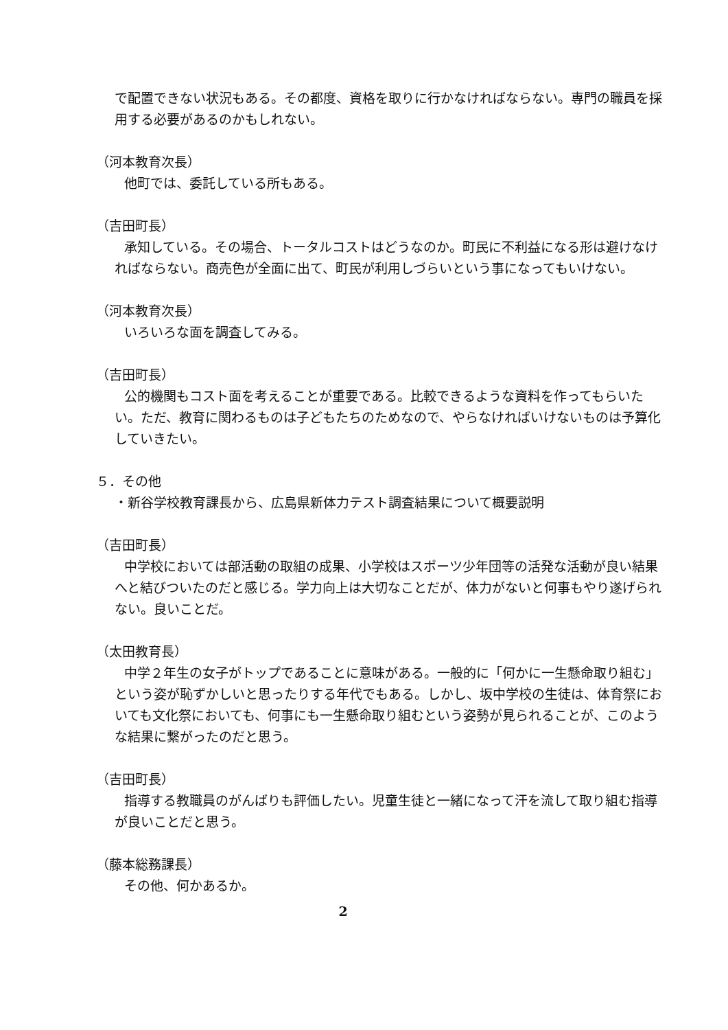で配置できない状況もある。その都度、資格を取りに行かなければならない。専門の職員を採用する必要があるのかもしれない。
（河本教育次長）
他町では、委託している所もある。
（吉田町長）
承知している。その場合、トータルコストはどうなのか。町民に不利益になる形は避けなければならない。商売色が全面に出て、町民が利用しづらいという事になってもいけない。
（河本教育次長）
いろいろな面を調査してみる。
（吉田町長）
公的機関もコスト面を考えることが重要である。比較できるような資料を作ってもらいたい。ただ、教育に関わるものは子どもたちのためなので、やらなければいけないものは予算化していきたい。
５．その他
・新谷学校教育課長から、広島県新体力テスト調査結果について概要説明
（吉田町長）
中学校においては部活動の取組の成果、小学校はスポーツ少年団等の活発な活動が良い結果へと結びついたのだと感じる。学力向上は大切なことだが、体力がないと何事もやり遂げられない。良いことだ。
（太田教育長）
中学２年生の女子がトップであることに意味がある。一般的に「何かに一生懸命取り組む」という姿が恥ずかしいと思ったりする年代でもある。しかし、坂中学校の生徒は、体育祭においても文化祭においても、何事にも一生懸命取り組むという姿勢が見られることが、このような結果に繋がったのだと思う。
（吉田町長）
指導する教職員のがんばりも評価したい。児童生徒と一緒になって汗を流して取り組む指導が良いことだと思う。
（藤本総務課長）
その他、何かあるか。
2